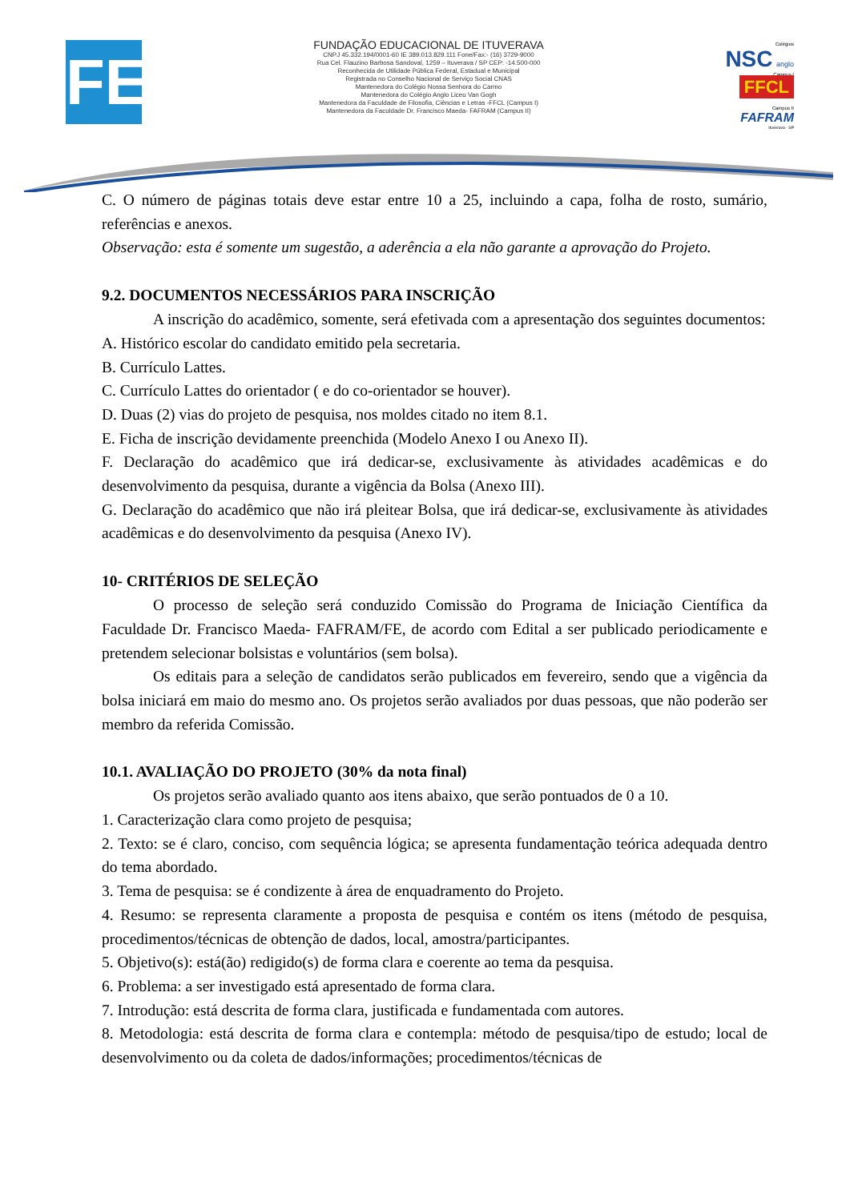FE
FUNDAÇÃO EDUCACIONAL DE ITUVERAVA
CNPJ 45.332.194/0001-60 IE 389.013.829.111 Fone/Fax:- (16) 3729-9000
Rua Cel. Flauzino Barbosa Sandoval, 1259 – Ituverava / SP CEP: -14.500-000
Reconhecida de Utilidade Pública Federal, Estadual e Municipal
Registrada no Conselho Nacional de Serviço Social CNAS
Mantenedora do Colégio Nossa Senhora do Carmo
Mantenedora do Colégio Anglo Liceu Van Gogh
Mantenedora da Faculdade de Filosofia, Ciências e Letras -FFCL (Campus I)
Mantenedora da Faculdade Dr. Francisco Maeda- FAFRAM (Campus II)
Colégios
NSC anglo
Campus I
FFCL
Campus II
FAFRAM
Ituverava - SP
C. O número de páginas totais deve estar entre 10 a 25, incluindo a capa, folha de rosto, sumário, referências e anexos.
Observação: esta é somente um sugestão, a aderência a ela não garante a aprovação do Projeto.
9.2. DOCUMENTOS NECESSÁRIOS PARA INSCRIÇÃO
A inscrição do acadêmico, somente, será efetivada com a apresentação dos seguintes documentos:
A. Histórico escolar do candidato emitido pela secretaria.
B. Currículo Lattes.
C. Currículo Lattes do orientador ( e do co-orientador se houver).
D. Duas (2) vias do projeto de pesquisa, nos moldes citado no item 8.1.
E. Ficha de inscrição devidamente preenchida (Modelo Anexo I ou Anexo II).
F. Declaração do acadêmico que irá dedicar-se, exclusivamente às atividades acadêmicas e do desenvolvimento da pesquisa, durante a vigência da Bolsa (Anexo III).
G. Declaração do acadêmico que não irá pleitear Bolsa, que irá dedicar-se, exclusivamente às atividades acadêmicas e do desenvolvimento da pesquisa (Anexo IV).
10- CRITÉRIOS DE SELEÇÃO
O processo de seleção será conduzido Comissão do Programa de Iniciação Científica da Faculdade Dr. Francisco Maeda- FAFRAM/FE, de acordo com Edital a ser publicado periodicamente e pretendem selecionar bolsistas e voluntários (sem bolsa).
Os editais para a seleção de candidatos serão publicados em fevereiro, sendo que a vigência da bolsa iniciará em maio do mesmo ano. Os projetos serão avaliados por duas pessoas, que não poderão ser membro da referida Comissão.
10.1. AVALIAÇÃO DO PROJETO (30% da nota final)
Os projetos serão avaliado quanto aos itens abaixo, que serão pontuados de 0 a 10.
1. Caracterização clara como projeto de pesquisa;
2. Texto: se é claro, conciso, com sequência lógica; se apresenta fundamentação teórica adequada dentro do tema abordado.
3. Tema de pesquisa: se é condizente à área de enquadramento do Projeto.
4. Resumo: se representa claramente a proposta de pesquisa e contém os itens (método de pesquisa, procedimentos/técnicas de obtenção de dados, local, amostra/participantes.
5. Objetivo(s): está(ão) redigido(s) de forma clara e coerente ao tema da pesquisa.
6. Problema: a ser investigado está apresentado de forma clara.
7. Introdução: está descrita de forma clara, justificada e fundamentada com autores.
8. Metodologia: está descrita de forma clara e contempla: método de pesquisa/tipo de estudo; local de desenvolvimento ou da coleta de dados/informações; procedimentos/técnicas de